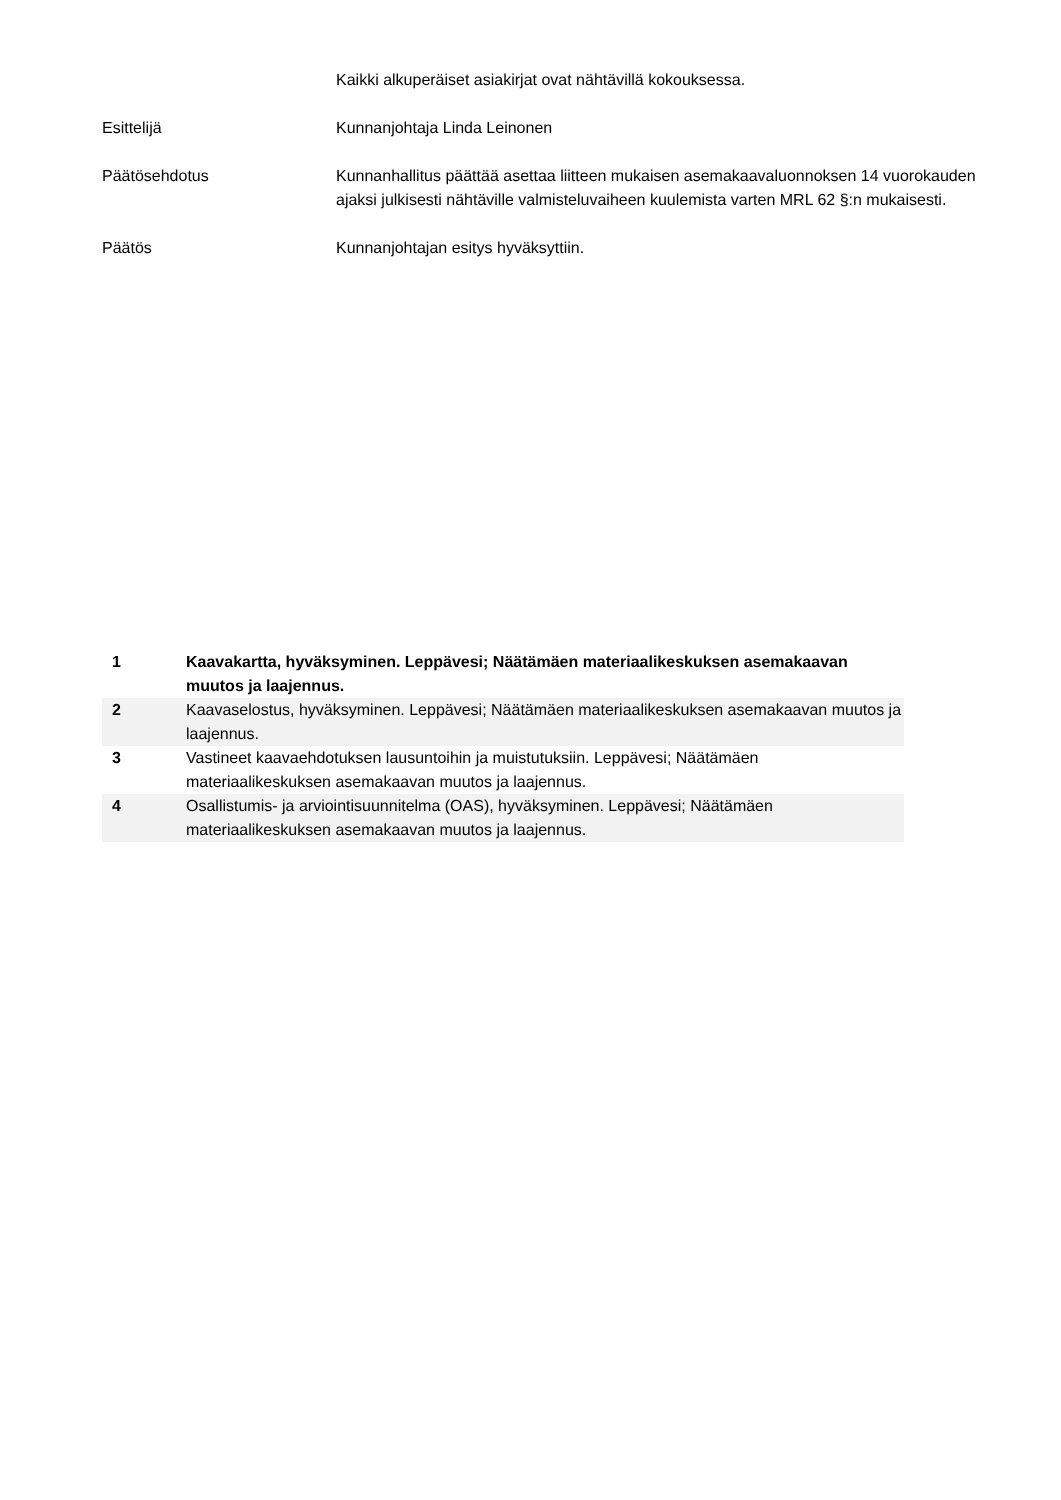Kaikki alkuperäiset asiakirjat ovat nähtävillä kokouksessa.
Esittelijä Kunnanjohtaja Linda Leinonen
Päätösehdotus Kunnanhallitus päättää asettaa liitteen mukaisen asemakaavaluonnoksen 14 vuorokauden ajaksi julkisesti nähtäville valmisteluvaiheen kuulemista varten MRL 62 §:n mukaisesti.
Päätös Kunnanjohtajan esitys hyväksyttiin.
| 1 | Kaavakartta, hyväksyminen. Leppävesi; Näätämäen materiaalikeskuksen asemakaavan muutos ja laajennus. |
| 2 | Kaavaselostus, hyväksyminen. Leppävesi; Näätämäen materiaalikeskuksen asemakaavan muutos ja laajennus. |
| 3 | Vastineet kaavaehdotuksen lausuntoihin ja muistutuksiin. Leppävesi; Näätämäen materiaalikeskuksen asemakaavan muutos ja laajennus. |
| 4 | Osallistumis- ja arviointisuunnitelma (OAS), hyväksyminen. Leppävesi; Näätämäen materiaalikeskuksen asemakaavan muutos ja laajennus. |